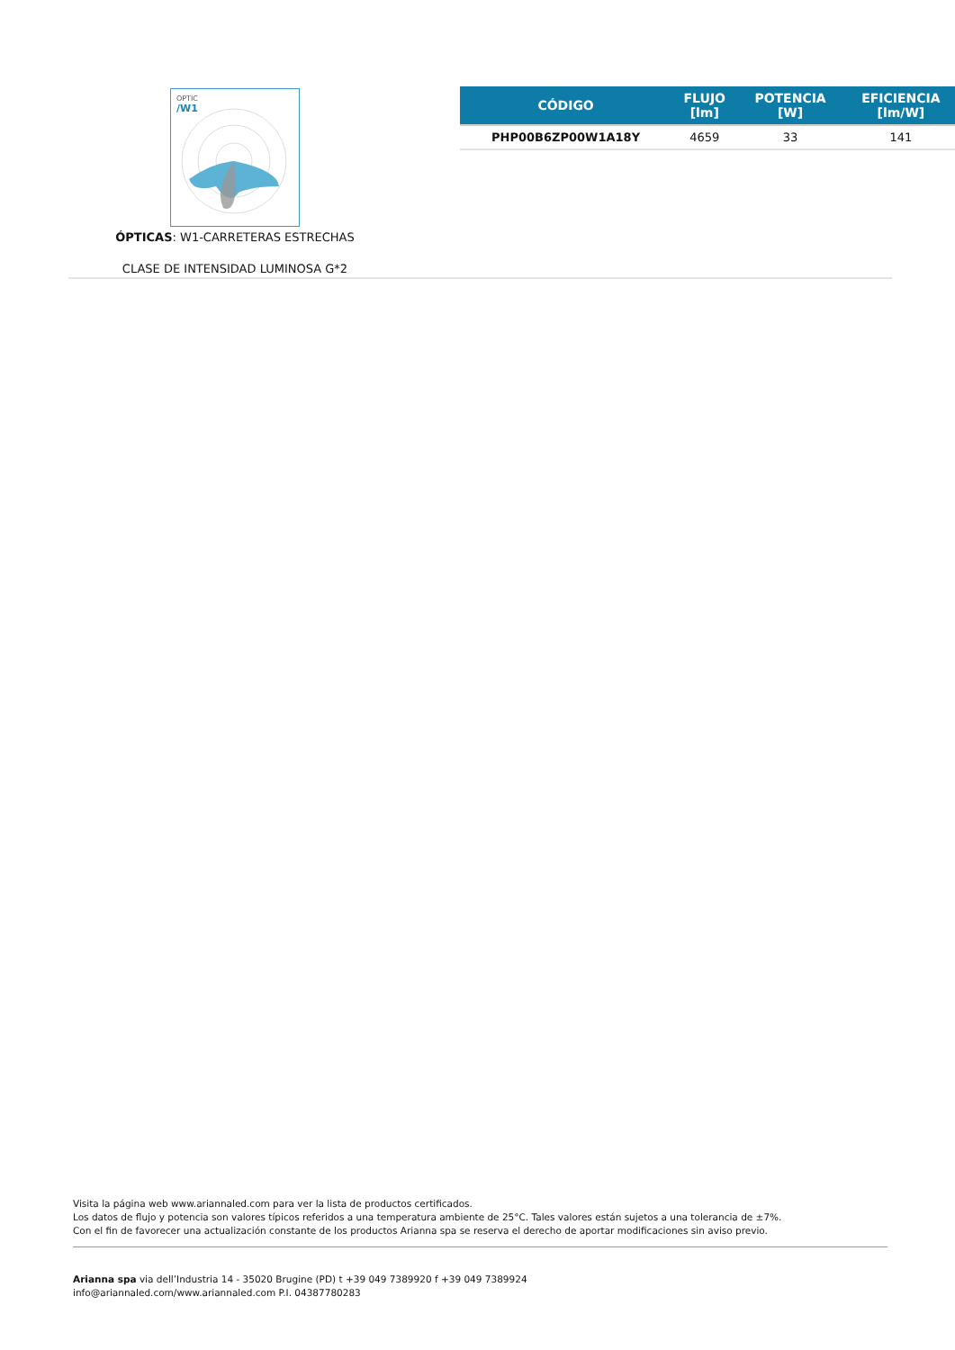OPTIC
/W1
ÓPTICAS: W1-CARRETERAS ESTRECHAS
CLASE DE INTENSIDAD LUMINOSA G*2
| CÓDIGO | FLUJO [lm] | POTENCIA [W] | EFICIENCIA [lm/W] |
| --- | --- | --- | --- |
| PHP00B6ZP00W1A18Y | 4659 | 33 | 141 |
Visita la página web www.ariannaled.com para ver la lista de productos certificados.
Los datos de flujo y potencia son valores típicos referidos a una temperatura ambiente de 25°C. Tales valores están sujetos a una tolerancia de ±7%.
Con el fin de favorecer una actualización constante de los productos Arianna spa se reserva el derecho de aportar modificaciones sin aviso previo.
Arianna spa via dell’Industria 14 - 35020 Brugine (PD) t +39 049 7389920 f +39 049 7389924
info@ariannaled.com/www.ariannaled.com P.I. 04387780283